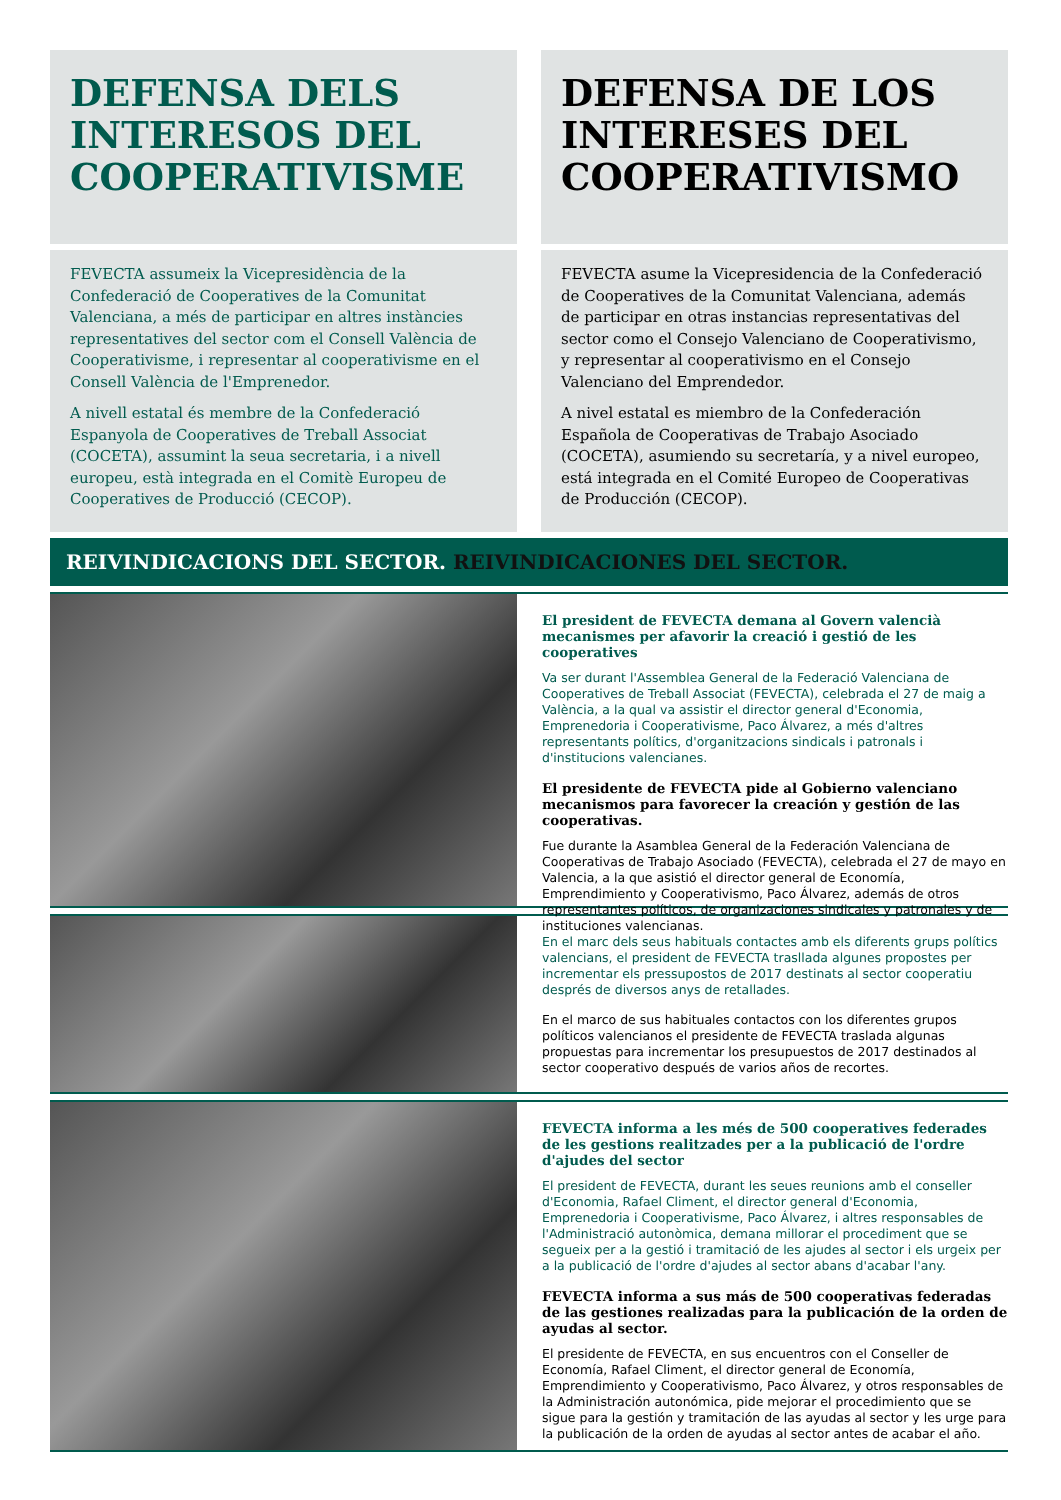DEFENSA DELS INTERESOS DEL COOPERATIVISME
FEVECTA assumeix la Vicepresidència de la Confederació de Cooperatives de la Comunitat Valenciana, a més de participar en altres instàncies representatives del sector com el Consell València de Cooperativisme, i representar al cooperativisme en el Consell València de l'Emprenedor.
A nivell estatal és membre de la Confederació Espanyola de Cooperatives de Treball Associat (COCETA), assumint la seua secretaria, i a nivell europeu, està integrada en el Comitè Europeu de Cooperatives de Producció (CECOP).
DEFENSA DE LOS INTERESES DEL COOPERATIVISMO
FEVECTA asume la Vicepresidencia de la Confederació de Cooperatives de la Comunitat Valenciana, además de participar en otras instancias representativas del sector como el Consejo Valenciano de Cooperativismo, y representar al cooperativismo en el Consejo Valenciano del Emprendedor.
A nivel estatal es miembro de la Confederación Española de Cooperativas de Trabajo Asociado (COCETA), asumiendo su secretaría, y a nivel europeo, está integrada en el Comité Europeo de Cooperativas de Producción (CECOP).
REIVINDICACIONS DEL SECTOR. REIVINDICACIONES DEL SECTOR.
El president de FEVECTA demana al Govern valencià mecanismes per afavorir la creació i gestió de les cooperatives
Va ser durant l'Assemblea General de la Federació Valenciana de Cooperatives de Treball Associat (FEVECTA), celebrada el 27 de maig a València, a la qual va assistir el director general d'Economia, Emprenedoria i Cooperativisme, Paco Álvarez, a més d'altres representants polítics, d'organitzacions sindicals i patronals i d'institucions valencianes.
El presidente de FEVECTA pide al Gobierno valenciano mecanismos para favorecer la creación y gestión de las cooperativas.
Fue durante la Asamblea General de la Federación Valenciana de Cooperativas de Trabajo Asociado (FEVECTA), celebrada el 27 de mayo en Valencia, a la que asistió el director general de Economía, Emprendimiento y Cooperativismo, Paco Álvarez, además de otros representantes políticos, de organizaciones sindicales y patronales y de instituciones valencianas.
En el marc dels seus habituals contactes amb els diferents grups polítics valencians, el president de FEVECTA trasllada algunes propostes per incrementar els pressupostos de 2017 destinats al sector cooperatiu després de diversos anys de retallades.
En el marco de sus habituales contactos con los diferentes grupos políticos valencianos el presidente de FEVECTA traslada algunas propuestas para incrementar los presupuestos de 2017 destinados al sector cooperativo después de varios años de recortes.
FEVECTA informa a les més de 500 cooperatives federades de les gestions realitzades per a la publicació de l'ordre d'ajudes del sector
El president de FEVECTA, durant les seues reunions amb el conseller d'Economia, Rafael Climent, el director general d'Economia, Emprenedoria i Cooperativisme, Paco Álvarez, i altres responsables de l'Administració autonòmica, demana millorar el procediment que se segueix per a la gestió i tramitació de les ajudes al sector i els urgeix per a la publicació de l'ordre d'ajudes al sector abans d'acabar l'any.
FEVECTA informa a sus más de 500 cooperativas federadas de las gestiones realizadas para la publicación de la orden de ayudas al sector.
El presidente de FEVECTA, en sus encuentros con el Conseller de Economía, Rafael Climent, el director general de Economía, Emprendimiento y Cooperativismo, Paco Álvarez, y otros responsables de la Administración autonómica, pide mejorar el procedimiento que se sigue para la gestión y tramitación de las ayudas al sector y les urge para la publicación de la orden de ayudas al sector antes de acabar el año.